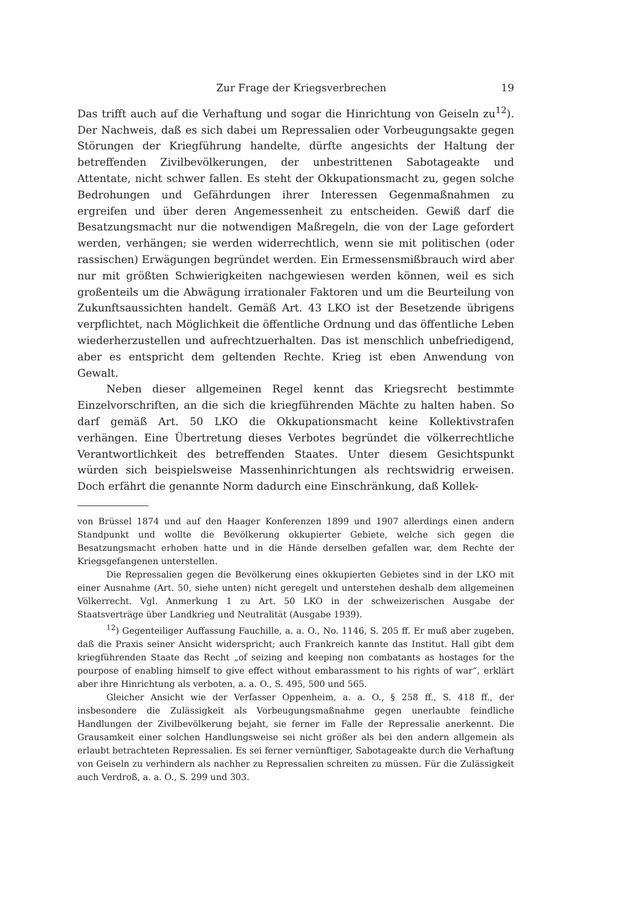Zur Frage der Kriegsverbrechen 19
Das trifft auch auf die Verhaftung und sogar die Hinrichtung von Geiseln zu<sup>12</sup>). Der Nachweis, daß es sich dabei um Repressalien oder Vorbeugungsakte gegen Störungen der Kriegführung handelte, dürfte angesichts der Haltung der betreffenden Zivilbevölkerungen, der unbestrittenen Sabotageakte und Attentate, nicht schwer fallen. Es steht der Okkupationsmacht zu, gegen solche Bedrohungen und Gefährdungen ihrer Interessen Gegenmaßnahmen zu ergreifen und über deren Angemessenheit zu entscheiden. Gewiß darf die Besatzungsmacht nur die notwendigen Maßregeln, die von der Lage gefordert werden, verhängen; sie werden widerrechtlich, wenn sie mit politischen (oder rassischen) Erwägungen begründet werden. Ein Ermessensmißbrauch wird aber nur mit größten Schwierigkeiten nachgewiesen werden können, weil es sich großenteils um die Abwägung irrationaler Faktoren und um die Beurteilung von Zukunftsaussichten handelt. Gemäß Art. 43 LKO ist der Besetzende übrigens verpflichtet, nach Möglichkeit die öffentliche Ordnung und das öffentliche Leben wiederherzustellen und aufrechtzuerhalten. Das ist menschlich unbefriedigend, aber es entspricht dem geltenden Rechte. Krieg ist eben Anwendung von Gewalt.
Neben dieser allgemeinen Regel kennt das Kriegsrecht bestimmte Einzelvorschriften, an die sich die kriegführenden Mächte zu halten haben. So darf gemäß Art. 50 LKO die Okkupationsmacht keine Kollektivstrafen verhängen. Eine Übertretung dieses Verbotes begründet die völkerrechtliche Verantwortlichkeit des betreffenden Staates. Unter diesem Gesichtspunkt würden sich beispielsweise Massenhinrichtungen als rechtswidrig erweisen. Doch erfährt die genannte Norm dadurch eine Einschränkung, daß Kollek-
von Brüssel 1874 und auf den Haager Konferenzen 1899 und 1907 allerdings einen andern Standpunkt und wollte die Bevölkerung okkupierter Gebiete, welche sich gegen die Besatzungsmacht erhoben hatte und in die Hände derselben gefallen war, dem Rechte der Kriegsgefangenen unterstellen.
Die Repressalien gegen die Bevölkerung eines okkupierten Gebietes sind in der LKO mit einer Ausnahme (Art. 50, siehe unten) nicht geregelt und unterstehen deshalb dem allgemeinen Völkerrecht. Vgl. Anmerkung 1 zu Art. 50 LKO in der schweizerischen Ausgabe der Staatsverträge über Landkrieg und Neutralität (Ausgabe 1939).
<sup>12</sup>) Gegenteiliger Auffassung Fauchille, a. a. O., No. 1146, S. 205 ff. Er muß aber zugeben, daß die Praxis seiner Ansicht widerspricht; auch Frankreich kannte das Institut. Hall gibt dem kriegführenden Staate das Recht „of seizing and keeping non combatants as hostages for the pourpose of enabling himself to give effect without embarassment to his rights of war“, erklärt aber ihre Hinrichtung als verboten, a. a. O., S. 495, 500 und 565.
Gleicher Ansicht wie der Verfasser Oppenheim, a. a. O., § 258 ff., S. 418 ff., der insbesondere die Zulässigkeit als Vorbeugungsmaßnahme gegen unerlaubte feindliche Handlungen der Zivilbevölkerung bejaht, sie ferner im Falle der Repressalie anerkennt. Die Grausamkeit einer solchen Handlungsweise sei nicht größer als bei den andern allgemein als erlaubt betrachteten Repressalien. Es sei ferner vernünftiger, Sabotageakte durch die Verhaftung von Geiseln zu verhindern als nachher zu Repressalien schreiten zu müssen. Für die Zulässigkeit auch Verdroß, a. a. O., S. 299 und 303.